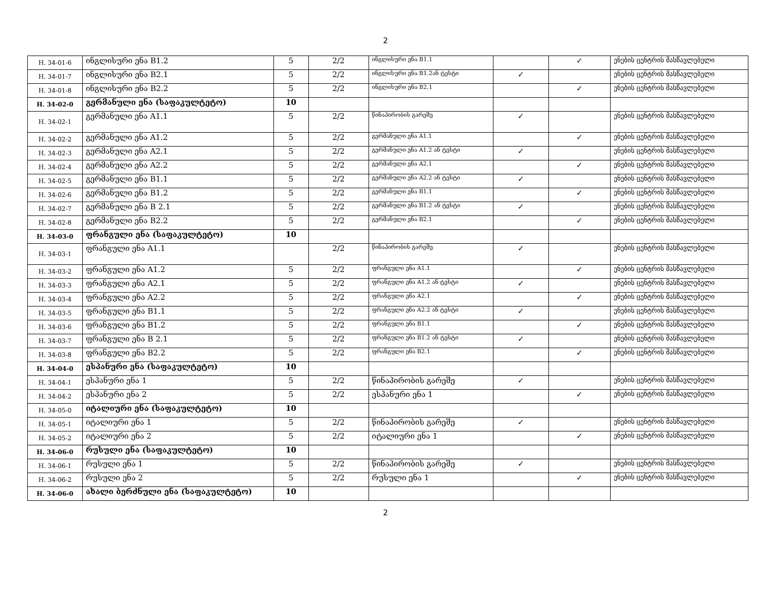2
| H. 34-01-6 | ინგლისური ენა B1.2 | 5 | 2/2 | ინგლისური ენა B1.1 | | ✓ | ენების ცენტრის მასწავლებელი |
| H. 34-01-7 | ინგლისური ენა B2.1 | 5 | 2/2 | ინგლისური ენა B1.2ან ტესტი | ✓ | | ენების ცენტრის მასწავლებელი |
| H. 34-01-8 | ინგლისური ენა B2.2 | 5 | 2/2 | ინგლისური ენა B2.1 | | ✓ | ენების ცენტრის მასწავლებელი |
| H. 34-02-0 | გერმანული ენა (საფაკულტეტო) | 10 | | | | | |
| H. 34-02-1 | გერმანული ენა A1.1 | 5 | 2/2 | წინაპირობის გარეშე | ✓ | | ენების ცენტრის მასწავლებელი |
| H. 34-02-2 | გერმანული ენა A1.2 | 5 | 2/2 | გერმანული ენა A1.1 | | ✓ | ენების ცენტრის მასწავლებელი |
| H. 34-02-3 | გერმანული ენა A2.1 | 5 | 2/2 | გერმანული ენა A1.2 ან ტესტი | ✓ | | ენების ცენტრის მასწავლებელი |
| H. 34-02-4 | გერმანული ენა A2.2 | 5 | 2/2 | გერმანული ენა A2.1 | | ✓ | ენების ცენტრის მასწავლებელი |
| H. 34-02-5 | გერმანული ენა B1.1 | 5 | 2/2 | გერმანული ენა A2.2 ან ტესტი | ✓ | | ენების ცენტრის მასწავლებელი |
| H. 34-02-6 | გერმანული ენა B1.2 | 5 | 2/2 | გერმანული ენა B1.1 | | ✓ | ენების ცენტრის მასწავლებელი |
| H. 34-02-7 | გერმანული ენა B 2.1 | 5 | 2/2 | გერმანული ენა B1.2 ან ტესტი | ✓ | | ენების ცენტრის მასწავლებელი |
| H. 34-02-8 | გერმანული ენა B2.2 | 5 | 2/2 | გერმანული ენა B2.1 | | ✓ | ენების ცენტრის მასწავლებელი |
| H. 34-03-0 | ფრანგული ენა (საფაკულტეტო) | 10 | | | | | |
| H. 34-03-1 | ფრანგული ენა A1.1 | | 2/2 | წინაპირობის გარეშე | ✓ | | ენების ცენტრის მასწავლებელი |
| H. 34-03-2 | ფრანგული ენა A1.2 | 5 | 2/2 | ფრანგული ენა A1.1 | | ✓ | ენების ცენტრის მასწავლებელი |
| H. 34-03-3 | ფრანგული ენა A2.1 | 5 | 2/2 | ფრანგული ენა A1.2 ან ტესტი | ✓ | | ენების ცენტრის მასწავლებელი |
| H. 34-03-4 | ფრანგული ენა A2.2 | 5 | 2/2 | ფრანგული ენა A2.1 | | ✓ | ენების ცენტრის მასწავლებელი |
| H. 34-03-5 | ფრანგული ენა B1.1 | 5 | 2/2 | ფრანგული ენა A2.2 ან ტესტი | ✓ | | ენების ცენტრის მასწავლებელი |
| H. 34-03-6 | ფრანგული ენა B1.2 | 5 | 2/2 | ფრანგული ენა B1.1 | | ✓ | ენების ცენტრის მასწავლებელი |
| H. 34-03-7 | ფრანგული ენა B 2.1 | 5 | 2/2 | ფრანგული ენა B1.2 ან ტესტი | ✓ | | ენების ცენტრის მასწავლებელი |
| H. 34-03-8 | ფრანგული ენა B2.2 | 5 | 2/2 | ფრანგული ენა B2.1 | | ✓ | ენების ცენტრის მასწავლებელი |
| H. 34-04-0 | ესპანური ენა (საფაკულტეტო) | 10 | | | | | |
| H. 34-04-1 | ესპანური ენა 1 | 5 | 2/2 | წინაპირობის გარეშე | ✓ | | ენების ცენტრის მასწავლებელი |
| H. 34-04-2 | ესპანური ენა 2 | 5 | 2/2 | ესპანური ენა 1 | | ✓ | ენების ცენტრის მასწავლებელი |
| H. 34-05-0 | იტალიური ენა (საფაკულტეტო) | 10 | | | | | |
| H. 34-05-1 | იტალიური ენა 1 | 5 | 2/2 | წინაპირობის გარეშე | ✓ | | ენების ცენტრის მასწავლებელი |
| H. 34-05-2 | იტალიური ენა 2 | 5 | 2/2 | იტალიური ენა 1 | | ✓ | ენების ცენტრის მასწავლებელი |
| H. 34-06-0 | რუსული ენა (საფაკულტეტო) | 10 | | | | | |
| H. 34-06-1 | რუსული ენა 1 | 5 | 2/2 | წინაპირობის გარეშე | ✓ | | ენების ცენტრის მასწავლებელი |
| H. 34-06-2 | რუსული ენა 2 | 5 | 2/2 | რუსული ენა 1 | | ✓ | ენების ცენტრის მასწავლებელი |
| H. 34-06-0 | ახალი ბერძნული ენა (საფაკულტეტო) | 10 | | | | | |
2